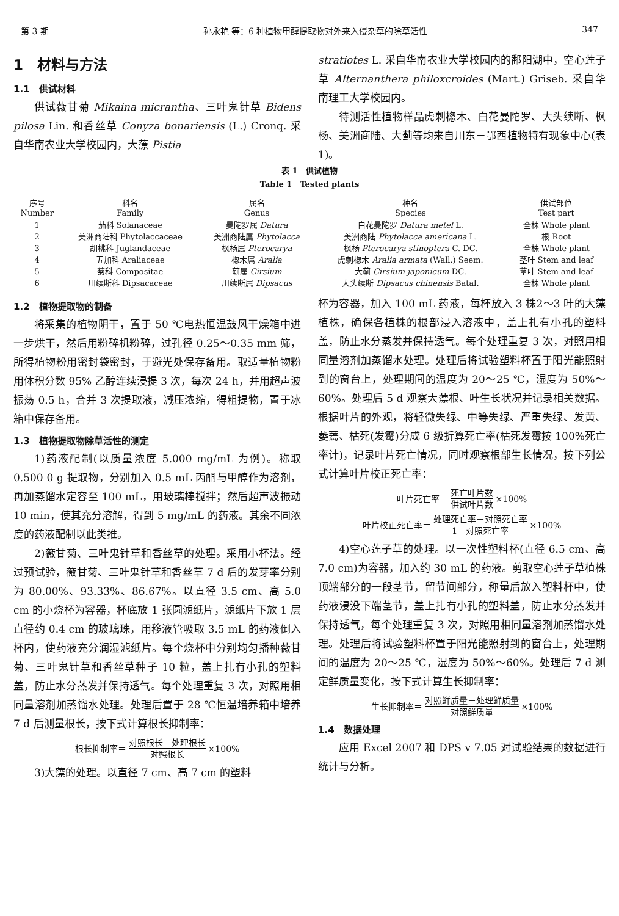第 3 期 孙永艳 等：6 种植物甲醇提取物对外来入侵杂草的除草活性 347
1　材料与方法
1.1　供试材料
供试薇甘菊 Mikaina micrantha、三叶鬼针草 Bidens pilosa Lin. 和香丝草 Conyza bonariensis (L.) Cronq. 采自华南农业大学校园内，大薸 Pistia
stratiotes L. 采自华南农业大学校园内的鄱阳湖中，空心莲子草 Alternanthera philoxcroides (Mart.) Griseb. 采自华南理工大学校园内。
待测活性植物样品虎刺楤木、白花曼陀罗、大头续断、枫杨、美洲商陆、大蓟等均来自川东－鄂西植物特有现象中心(表 1)。
表 1　供试植物
Table 1　Tested plants
| 序号 Number | 科名 Family | 属名 Genus | 种名 Species | 供试部位 Test part |
| --- | --- | --- | --- | --- |
| 1 | 茄科 Solanaceae | 曼陀罗属 Datura | 白花曼陀罗 Datura metel L. | 全株 Whole plant |
| 2 | 美洲商陆科 Phytolaccaceae | 美洲商陆属 Phytolacca | 美洲商陆 Phytolacca americana L. | 根 Root |
| 3 | 胡桃科 Juglandaceae | 枫杨属 Pterocarya | 枫杨 Pterocarya stinoptera C. DC. | 全株 Whole plant |
| 4 | 五加科 Araliaceae | 楤木属 Aralia | 虎刺楤木 Aralia armata (Wall.) Seem. | 茎叶 Stem and leaf |
| 5 | 菊科 Compositae | 蓟属 Cirsium | 大蓟 Cirsium japonicum DC. | 茎叶 Stem and leaf |
| 6 | 川续断科 Dipsacaceae | 川续断属 Dipsacus | 大头续断 Dipsacus chinensis Batal. | 全株 Whole plant |
1.2　植物提取物的制备
将采集的植物阴干，置于 50 ℃电热恒温鼓风干燥箱中进一步烘干，然后用粉碎机粉碎，过孔径 0.25～0.35 mm 筛，所得植物粉用密封袋密封，于避光处保存备用。取适量植物粉用体积分数 95% 乙醇连续浸提 3 次，每次 24 h，并用超声波振荡 0.5 h，合并 3 次提取液，减压浓缩，得粗提物，置于冰箱中保存备用。
1.3　植物提取物除草活性的测定
1)药液配制(以质量浓度 5.000 mg/mL 为例)。称取 0.500 0 g 提取物，分别加入 0.5 mL 丙酮与甲醇作为溶剂，再加蒸馏水定容至 100 mL，用玻璃棒搅拌；然后超声波振动 10 min，使其充分溶解，得到 5 mg/mL 的药液。其余不同浓度的药液配制以此类推。
2)薇甘菊、三叶鬼针草和香丝草的处理。采用小杯法。经过预试验，薇甘菊、三叶鬼针草和香丝草 7 d 后的发芽率分别为 80.00%、93.33%、86.67%。以直径 3.5 cm、高 5.0 cm 的小烧杯为容器，杯底放 1 张圆滤纸片，滤纸片下放 1 层直径约 0.4 cm 的玻璃珠，用移液管吸取 3.5 mL 的药液倒入杯内，使药液充分润湿滤纸片。每个烧杯中分别均匀播种薇甘菊、三叶鬼针草和香丝草种子 10 粒，盖上扎有小孔的塑料盖，防止水分蒸发并保持透气。每个处理重复 3 次，对照用相同量溶剂加蒸馏水处理。处理后置于 28 ℃恒温培养箱中培养 7 d 后测量根长，按下式计算根长抑制率：
根长抑制率＝ 对照根长－处理根长 对照根长 ×100%
3)大薸的处理。以直径 7 cm、高 7 cm 的塑料
杯为容器，加入 100 mL 药液，每杯放入 3 株2～3 叶的大薸植株，确保各植株的根部浸入溶液中，盖上扎有小孔的塑料盖，防止水分蒸发并保持透气。每个处理重复 3 次，对照用相同量溶剂加蒸馏水处理。处理后将试验塑料杯置于阳光能照射到的窗台上，处理期间的温度为 20～25 ℃，湿度为 50%～60%。处理后 5 d 观察大薸根、叶生长状况并记录相关数据。根据叶片的外观，将轻微失绿、中等失绿、严重失绿、发黄、萎蔫、枯死(发霉)分成 6 级折算死亡率(枯死发霉按 100%死亡率计)，记录叶片死亡情况，同时观察根部生长情况，按下列公式计算叶片校正死亡率：
叶片死亡率＝ 死亡叶片数 供试叶片数 ×100%
叶片校正死亡率＝ 处理死亡率－对照死亡率 1－对照死亡率 ×100%
4)空心莲子草的处理。以一次性塑料杯(直径 6.5 cm、高 7.0 cm)为容器，加入约 30 mL 的药液。剪取空心莲子草植株顶端部分的一段茎节，留节间部分，称量后放入塑料杯中，使药液浸没下端茎节，盖上扎有小孔的塑料盖，防止水分蒸发并保持透气，每个处理重复 3 次，对照用相同量溶剂加蒸馏水处理。处理后将试验塑料杯置于阳光能照射到的窗台上，处理期间的温度为 20～25 ℃，湿度为 50%～60%。处理后 7 d 测定鲜质量变化，按下式计算生长抑制率：
生长抑制率＝ 对照鲜质量－处理鲜质量 对照鲜质量 ×100%
1.4　数据处理
应用 Excel 2007 和 DPS v 7.05 对试验结果的数据进行统计与分析。